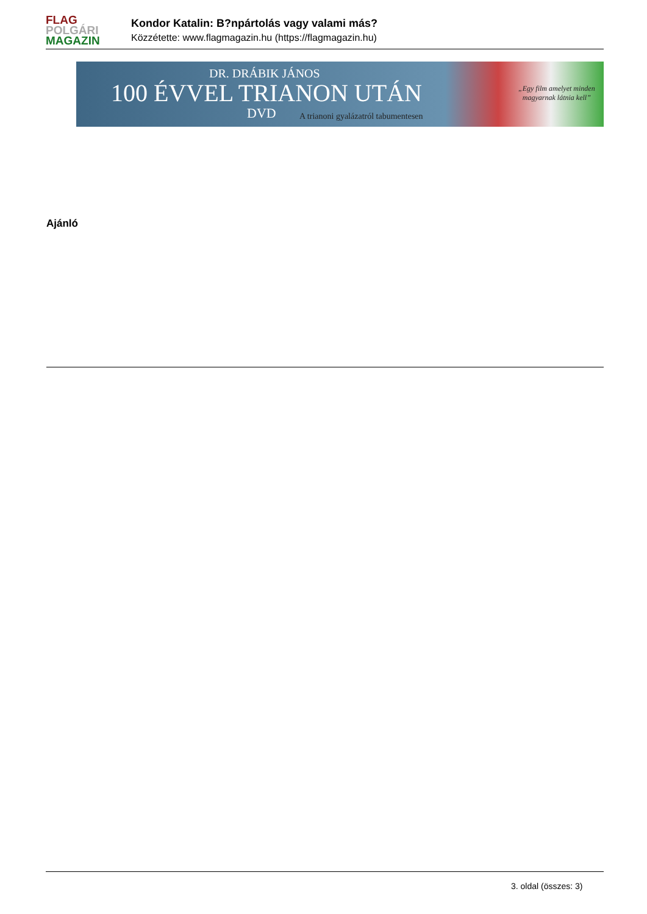FLAG
POLGÁRI
MAGAZIN
Kondor Katalin: B?npártolás vagy valami más?
Közzétette: www.flagmagazin.hu (https://flagmagazin.hu)
DR. DRÁBIK JÁNOS
100 ÉVVEL TRIANON UTÁN
DVD
A trianoni gyalázatról tabumentesen
„Egy film amelyet minden
magyarnak látnia kell”
Ajánló
3. oldal (összes: 3)